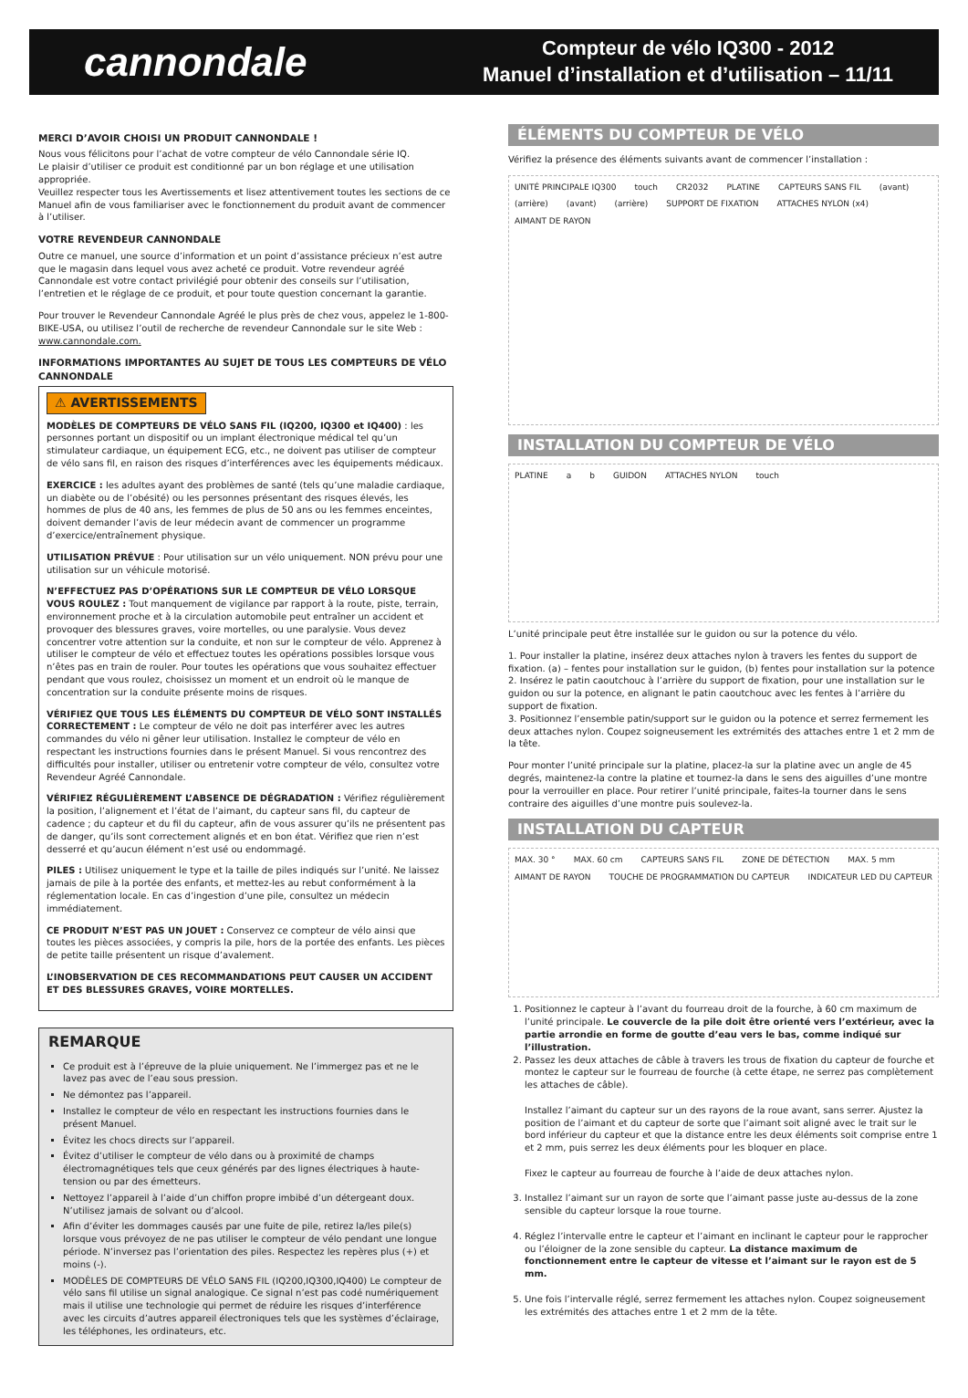cannondale
Compteur de vélo IQ300 - 2012
Manuel d’installation et d’utilisation – 11/11
MERCI D’AVOIR CHOISI UN PRODUIT CANNONDALE !
Nous vous félicitons pour l’achat de votre compteur de vélo Cannondale série IQ.
Le plaisir d’utiliser ce produit est conditionné par un bon réglage et une utilisation appropriée.
Veuillez respecter tous les Avertissements et lisez attentivement toutes les sections de ce Manuel afin de vous familiariser avec le fonctionnement du produit avant de commencer à l’utiliser.
VOTRE REVENDEUR CANNONDALE
Outre ce manuel, une source d’information et un point d’assistance précieux n’est autre que le magasin dans lequel vous avez acheté ce produit. Votre revendeur agréé Cannondale est votre contact privilégié pour obtenir des conseils sur l’utilisation, l’entretien et le réglage de ce produit, et pour toute question concernant la garantie.
Pour trouver le Revendeur Cannondale Agréé le plus près de chez vous, appelez le 1-800-BIKE-USA, ou utilisez l’outil de recherche de revendeur Cannondale sur le site Web : www.cannondale.com.
INFORMATIONS IMPORTANTES AU SUJET DE TOUS LES COMPTEURS DE VÉLO CANNONDALE
⚠ AVERTISSEMENTS
MODÈLES DE COMPTEURS DE VÉLO SANS FIL (IQ200, IQ300 et IQ400) : les personnes portant un dispositif ou un implant électronique médical tel qu’un stimulateur cardiaque, un équipement ECG, etc., ne doivent pas utiliser de compteur de vélo sans fil, en raison des risques d’interférences avec les équipements médicaux.
EXERCICE : les adultes ayant des problèmes de santé (tels qu’une maladie cardiaque, un diabète ou de l’obésité) ou les personnes présentant des risques élevés, les hommes de plus de 40 ans, les femmes de plus de 50 ans ou les femmes enceintes, doivent demander l’avis de leur médecin avant de commencer un programme d’exercice/entraînement physique.
UTILISATION PRÉVUE : Pour utilisation sur un vélo uniquement. NON prévu pour une utilisation sur un véhicule motorisé.
N’EFFECTUEZ PAS D’OPÉRATIONS SUR LE COMPTEUR DE VÉLO LORSQUE VOUS ROULEZ : Tout manquement de vigilance par rapport à la route, piste, terrain, environnement proche et à la circulation automobile peut entraîner un accident et provoquer des blessures graves, voire mortelles, ou une paralysie. Vous devez concentrer votre attention sur la conduite, et non sur le compteur de vélo. Apprenez à utiliser le compteur de vélo et effectuez toutes les opérations possibles lorsque vous n’êtes pas en train de rouler. Pour toutes les opérations que vous souhaitez effectuer pendant que vous roulez, choisissez un moment et un endroit où le manque de concentration sur la conduite présente moins de risques.
VÉRIFIEZ QUE TOUS LES ÉLÉMENTS DU COMPTEUR DE VÉLO SONT INSTALLÉS CORRECTEMENT : Le compteur de vélo ne doit pas interférer avec les autres commandes du vélo ni gêner leur utilisation. Installez le compteur de vélo en respectant les instructions fournies dans le présent Manuel. Si vous rencontrez des difficultés pour installer, utiliser ou entretenir votre compteur de vélo, consultez votre Revendeur Agréé Cannondale.
VÉRIFIEZ RÉGULIÈREMENT L’ABSENCE DE DÉGRADATION : Vérifiez régulièrement la position, l’alignement et l’état de l’aimant, du capteur sans fil, du capteur de cadence ; du capteur et du fil du capteur, afin de vous assurer qu’ils ne présentent pas de danger, qu’ils sont correctement alignés et en bon état. Vérifiez que rien n’est desserré et qu’aucun élément n’est usé ou endommagé.
PILES : Utilisez uniquement le type et la taille de piles indiqués sur l’unité. Ne laissez jamais de pile à la portée des enfants, et mettez-les au rebut conformément à la réglementation locale. En cas d’ingestion d’une pile, consultez un médecin immédiatement.
CE PRODUIT N’EST PAS UN JOUET : Conservez ce compteur de vélo ainsi que toutes les pièces associées, y compris la pile, hors de la portée des enfants. Les pièces de petite taille présentent un risque d’avalement.
L’INOBSERVATION DE CES RECOMMANDATIONS PEUT CAUSER UN ACCIDENT ET DES BLESSURES GRAVES, VOIRE MORTELLES.
REMARQUE
Ce produit est à l’épreuve de la pluie uniquement. Ne l’immergez pas et ne le lavez pas avec de l’eau sous pression.
Ne démontez pas l’appareil.
Installez le compteur de vélo en respectant les instructions fournies dans le présent Manuel.
Évitez les chocs directs sur l’appareil.
Évitez d’utiliser le compteur de vélo dans ou à proximité de champs électromagnétiques tels que ceux générés par des lignes électriques à haute-tension ou par des émetteurs.
Nettoyez l’appareil à l’aide d’un chiffon propre imbibé d’un détergeant doux. N’utilisez jamais de solvant ou d’alcool.
Afin d’éviter les dommages causés par une fuite de pile, retirez la/les pile(s) lorsque vous prévoyez de ne pas utiliser le compteur de vélo pendant une longue période. N’inversez pas l’orientation des piles. Respectez les repères plus (+) et moins (-).
MODÈLES DE COMPTEURS DE VÉLO SANS FIL (IQ200,IQ300,IQ400) Le compteur de vélo sans fil utilise un signal analogique. Ce signal n’est pas codé numériquement mais il utilise une technologie qui permet de réduire les risques d’interférence avec les circuits d’autres appareil électroniques tels que les systèmes d’éclairage, les téléphones, les ordinateurs, etc.
ÉLÉMENTS DU COMPTEUR DE VÉLO
Vérifiez la présence des éléments suivants avant de commencer l’installation :
UNITÉ PRINCIPALE IQ300 touch CR2032 PLATINE CAPTEURS SANS FIL (avant) (arrière) (avant) (arrière) SUPPORT DE FIXATION ATTACHES NYLON (x4) AIMANT DE RAYON
INSTALLATION DU COMPTEUR DE VÉLO
PLATINE a b GUIDON ATTACHES NYLON touch
L’unité principale peut être installée sur le guidon ou sur la potence du vélo.
1. Pour installer la platine, insérez deux attaches nylon à travers les fentes du support de fixation. (a) – fentes pour installation sur le guidon, (b) fentes pour installation sur la potence
2. Insérez le patin caoutchouc à l’arrière du support de fixation, pour une installation sur le guidon ou sur la potence, en alignant le patin caoutchouc avec les fentes à l’arrière du support de fixation.
3. Positionnez l’ensemble patin/support sur le guidon ou la potence et serrez fermement les deux attaches nylon. Coupez soigneusement les extrémités des attaches entre 1 et 2 mm de la tête.
Pour monter l’unité principale sur la platine, placez-la sur la platine avec un angle de 45 degrés, maintenez-la contre la platine et tournez-la dans le sens des aiguilles d’une montre pour la verrouiller en place. Pour retirer l’unité principale, faites-la tourner dans le sens contraire des aiguilles d’une montre puis soulevez-la.
INSTALLATION DU CAPTEUR
MAX. 30 ° MAX. 60 cm CAPTEURS SANS FIL ZONE DE DÉTECTION MAX. 5 mm AIMANT DE RAYON TOUCHE DE PROGRAMMATION DU CAPTEUR INDICATEUR LED DU CAPTEUR
1. Positionnez le capteur à l’avant du fourreau droit de la fourche, à 60 cm maximum de l’unité principale. Le couvercle de la pile doit être orienté vers l’extérieur, avec la partie arrondie en forme de goutte d’eau vers le bas, comme indiqué sur l’illustration.
2. Passez les deux attaches de câble à travers les trous de fixation du capteur de fourche et montez le capteur sur le fourreau de fourche (à cette étape, ne serrez pas complètement les attaches de câble).
Installez l’aimant du capteur sur un des rayons de la roue avant, sans serrer. Ajustez la position de l’aimant et du capteur de sorte que l’aimant soit aligné avec le trait sur le bord inférieur du capteur et que la distance entre les deux éléments soit comprise entre 1 et 2 mm, puis serrez les deux éléments pour les bloquer en place.
Fixez le capteur au fourreau de fourche à l’aide de deux attaches nylon.
3. Installez l’aimant sur un rayon de sorte que l’aimant passe juste au-dessus de la zone sensible du capteur lorsque la roue tourne.
4. Réglez l’intervalle entre le capteur et l’aimant en inclinant le capteur pour le rapprocher ou l’éloigner de la zone sensible du capteur. La distance maximum de fonctionnement entre le capteur de vitesse et l’aimant sur le rayon est de 5 mm.
5. Une fois l’intervalle réglé, serrez fermement les attaches nylon. Coupez soigneusement les extrémités des attaches entre 1 et 2 mm de la tête.